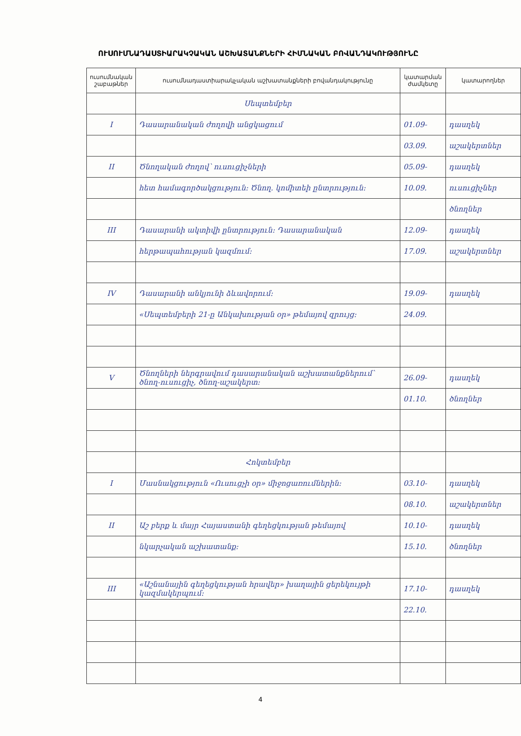ՈՒՍՈՒՄՆԱԴԱՍՏԻԱՐԱԿՉԱԿԱՆ ԱՇԽԱՏԱՆՔՆԵՐԻ ՀԻՄՆԱԿԱՆ ԲՈՎԱՆԴԱԿՈՒԹՅՈՒՆԸ
| ուսումնական շաբաթներ | ուսումնադաստիարակչական աշխատանքների բովանդակությունը | կատարման ժամկետը | կատարողներ |
| --- | --- | --- | --- |
| | Սեպտեմբեր | | |
| I | Դասարանական ժողովի անցկացում | 01.09- | դասղեկ |
| | | 03.09. | աշակերտներ |
| II | Ծնողական ժողով՝ ուսուցիչների | 05.09- | դասղեկ |
| | հետ համագործակցություն: Ծնող. կոմիտեի ընտրություն: | 10.09. | ուսուցիչներ |
| | | | ծնողներ |
| III | Դասարանի ակտիվի ընտրություն: Դասարանական | 12.09- | դասղեկ |
| | հերթապահության կազմում: | 17.09. | աշակերտներ |
| IV | Դասարանի անկյունի ձևավորում: | 19.09- | դասղեկ |
| | «Սեպտեմբերի 21-ը Անկախության օր» թեմայով զրույց: | 24.09. | |
| V | Ծնողների ներգրավում դասարանական աշխատանքներում՝ ծնող-ուսուցիչ, ծնող-աշակերտ: | 26.09- | դասղեկ |
| | | 01.10. | ծնողներ |
| | Հոկտեմբեր | | |
| I | Մասնակցություն «Ուսուցչի օր» միջոցառումներին: | 03.10- | դասղեկ |
| | | 08.10. | աշակերտներ |
| II | Աշ բերք և մայր Հայաստանի գեղեցկության թեմայով | 10.10- | դասղեկ |
| | նկարչական աշխատանք: | 15.10. | ծնողներ |
| III | «Աշնանային գեղեցկության հրավեր» խաղային ցերեկույթի կազմակերպում: | 17.10- | դասղեկ |
| | | 22.10. | |
4